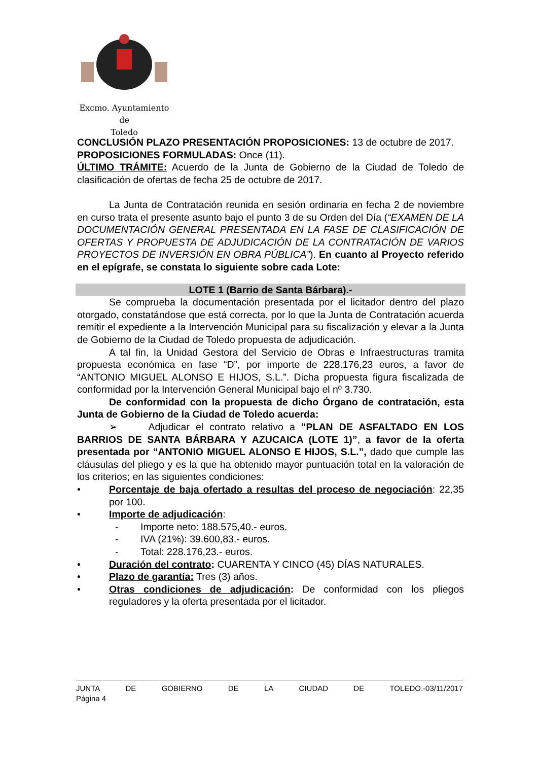Excmo. Ayuntamiento
de
Toledo
CONCLUSIÓN PLAZO PRESENTACIÓN PROPOSICIONES: 13 de octubre de 2017.
PROPOSICIONES FORMULADAS: Once (11).
ÚLTIMO TRÁMITE: Acuerdo de la Junta de Gobierno de la Ciudad de Toledo de clasificación de ofertas de fecha 25 de octubre de 2017.
La Junta de Contratación reunida en sesión ordinaria en fecha 2 de noviembre en curso trata el presente asunto bajo el punto 3 de su Orden del Día (“EXAMEN DE LA DOCUMENTACIÓN GENERAL PRESENTADA EN LA FASE DE CLASIFICACIÓN DE OFERTAS Y PROPUESTA DE ADJUDICACIÓN DE LA CONTRATACIÓN DE VARIOS PROYECTOS DE INVERSIÓN EN OBRA PÚBLICA”). En cuanto al Proyecto referido en el epígrafe, se constata lo siguiente sobre cada Lote:
LOTE 1 (Barrio de Santa Bárbara).-
Se comprueba la documentación presentada por el licitador dentro del plazo otorgado, constatándose que está correcta, por lo que la Junta de Contratación acuerda remitir el expediente a la Intervención Municipal para su fiscalización y elevar a la Junta de Gobierno de la Ciudad de Toledo propuesta de adjudicación.
A tal fin, la Unidad Gestora del Servicio de Obras e Infraestructuras tramita propuesta económica en fase “D”, por importe de 228.176,23 euros, a favor de “ANTONIO MIGUEL ALONSO E HIJOS, S.L.”. Dicha propuesta figura fiscalizada de conformidad por la Intervención General Municipal bajo el nº 3.730.
De conformidad con la propuesta de dicho Órgano de contratación, esta Junta de Gobierno de la Ciudad de Toledo acuerda:
➢ Adjudicar el contrato relativo a “PLAN DE ASFALTADO EN LOS BARRIOS DE SANTA BÁRBARA Y AZUCAICA (LOTE 1)”, a favor de la oferta presentada por “ANTONIO MIGUEL ALONSO E HIJOS, S.L.”, dado que cumple las cláusulas del pliego y es la que ha obtenido mayor puntuación total en la valoración de los criterios; en las siguientes condiciones:
• Porcentaje de baja ofertado a resultas del proceso de negociación: 22,35 por 100.
• Importe de adjudicación:
- Importe neto: 188.575,40.- euros.
- IVA (21%): 39.600,83.- euros.
- Total: 228.176,23.- euros.
• Duración del contrato: CUARENTA Y CINCO (45) DÍAS NATURALES.
• Plazo de garantía: Tres (3) años.
• Otras condiciones de adjudicación: De conformidad con los pliegos reguladores y la oferta presentada por el licitador.
JUNTA DE GOBIERNO DE LA CIUDAD DE TOLEDO.-03/11/2017
Página 4